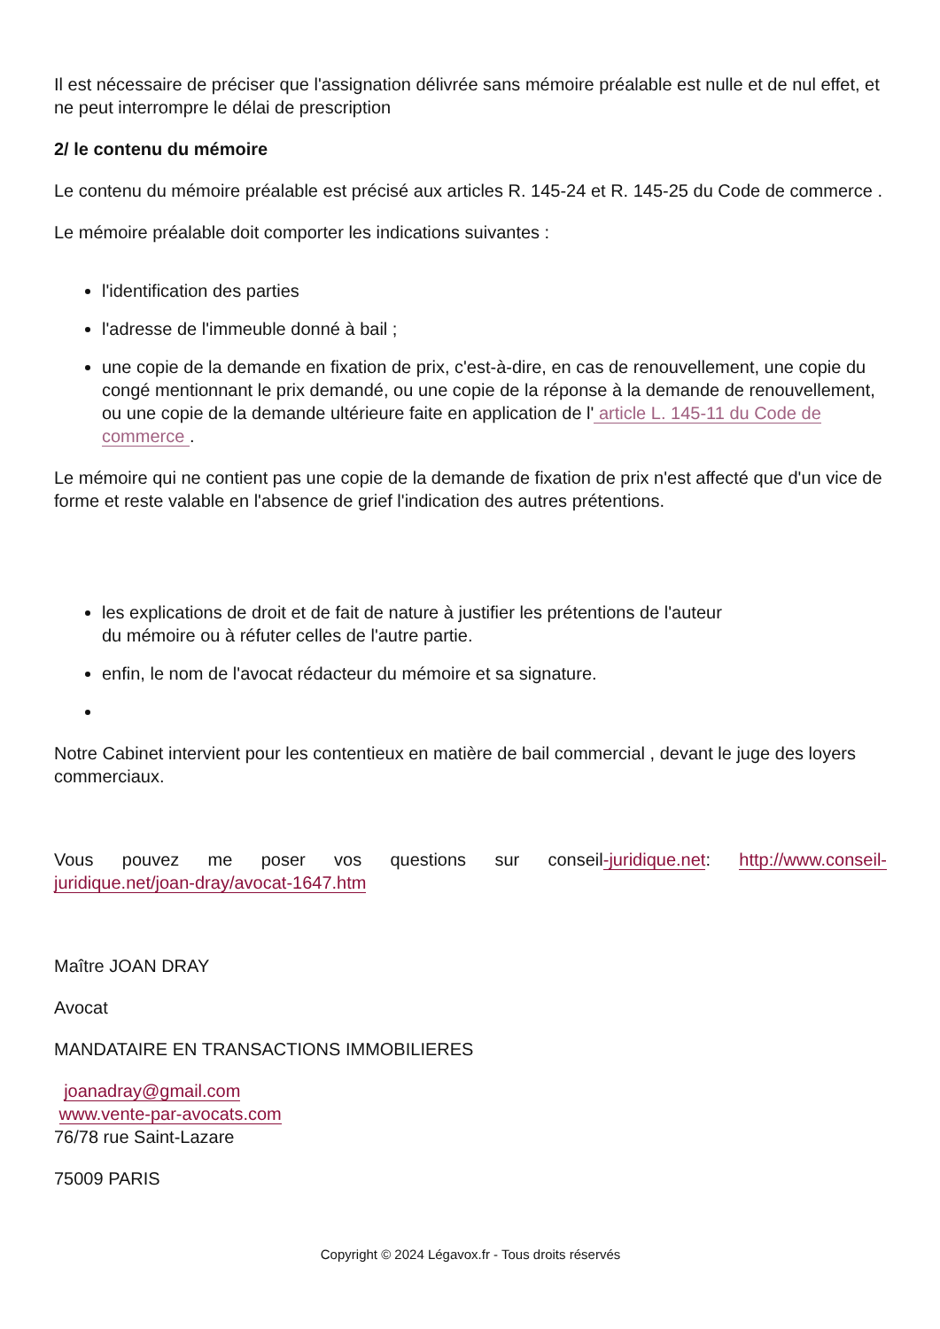Il est nécessaire de préciser que l'assignation délivrée sans mémoire préalable est nulle et de nul effet, et ne peut interrompre le délai de prescription
2/ le contenu du mémoire
Le contenu du mémoire préalable est précisé aux articles R. 145-24 et R. 145-25 du Code de commerce .
Le mémoire préalable doit comporter les indications suivantes :
l'identification des parties
l'adresse de l'immeuble donné à bail ;
une copie de la demande en fixation de prix, c'est-à-dire, en cas de renouvellement, une copie du congé mentionnant le prix demandé, ou une copie de la réponse à la demande de renouvellement, ou une copie de la demande ultérieure faite en application de l' article L. 145-11 du Code de commerce .
Le mémoire qui ne contient pas une copie de la demande de fixation de prix n'est affecté que d'un vice de forme et reste valable en l'absence de grief l'indication des autres prétentions.
les explications de droit et de fait de nature à justifier les prétentions de l'auteur
du mémoire ou à réfuter celles de l'autre partie.
enfin, le nom de l'avocat rédacteur du mémoire et sa signature.
Notre Cabinet intervient pour les contentieux en matière de bail commercial , devant le juge des loyers commerciaux.
Vous pouvez me poser vos questions sur conseil-juridique.net: http://www.conseil-juridique.net/joan-dray/avocat-1647.htm
Maître JOAN DRAY
Avocat
MANDATAIRE EN TRANSACTIONS IMMOBILIERES
joanadray@gmail.com
www.vente-par-avocats.com
76/78 rue Saint-Lazare
75009 PARIS
Copyright © 2024 Légavox.fr - Tous droits réservés